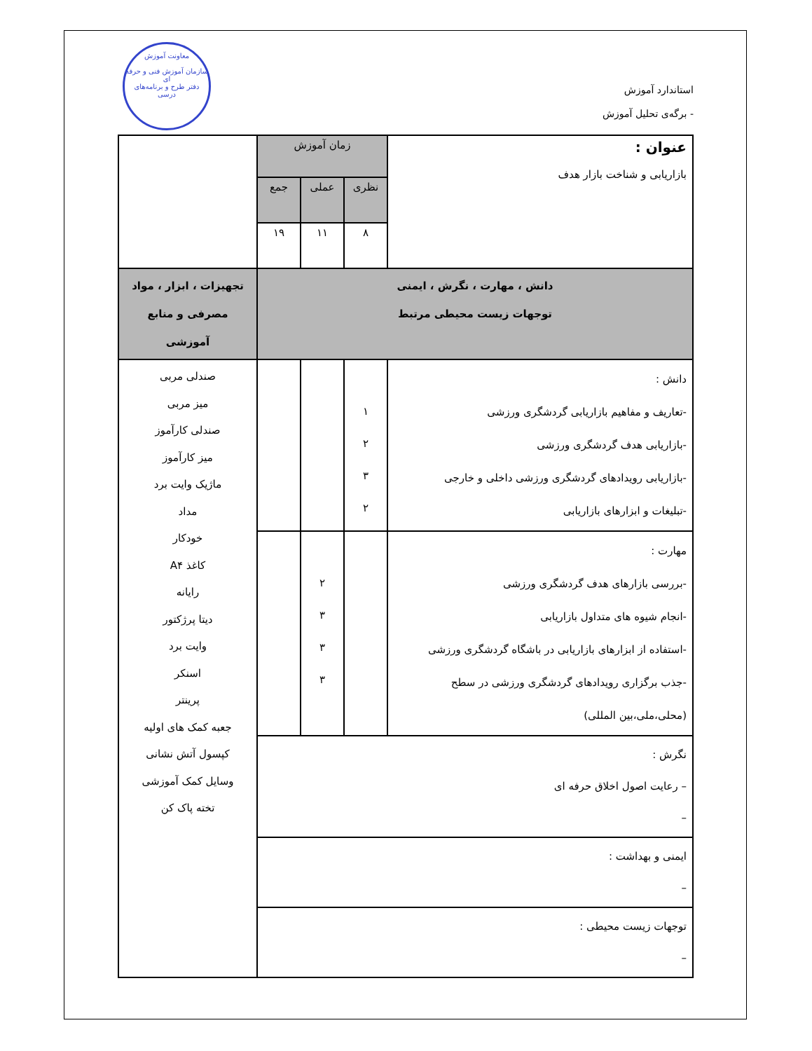استاندارد آموزش
- برگه‌ی تحلیل آموزش
معاونت آموزش
سازمان آموزش فنی و حرفه ای
دفتر طرح و برنامه‌های درسی
| عنوان : بازاریابی و شناخت بازار هدف | زمان آموزش | | | |
| | نظری | عملی | جمع | |
| | ۸ | ۱۱ | ۱۹ | |
| دانش ، مهارت ، نگرش ، ایمنی توجهات زیست محیطی مرتبط | | | | تجهیزات ، ابزار ، مواد مصرفی و منابع آموزشی |
| دانش : -تعاریف و مفاهیم بازاریابی گردشگری ورزشی -بازاریابی هدف گردشگری ورزشی -بازاریابی رویدادهای گردشگری ورزشی داخلی و خارجی -تبلیغات و ابزارهای بازاریابی | ۱ ۲ ۳ ۲ | | | صندلی مربی میز مربی صندلی کارآموز میز کارآموز ماژیک وایت برد مداد خودکار کاغذ A۴ رایانه دیتا پرژکتور وایت برد اسنکر پرینتر جعبه کمک های اولیه کپسول آتش نشانی وسایل کمک آموزشی تخته پاک کن |
| مهارت : -بررسی بازارهای هدف گردشگری ورزشی -انجام شیوه های متداول بازاریابی -استفاده از ابزارهای بازاریابی در باشگاه گردشگری ورزشی -جذب برگزاری رویدادهای گردشگری ورزشی در سطح (محلی،ملی،بین المللی) | | ۲ ۳ ۳ ۳ | | |
| نگرش : – رعایت اصول اخلاق حرفه ای – | | | | |
| ایمنی و بهداشت : – | | | | |
| توجهات زیست محیطی : – | | | | |